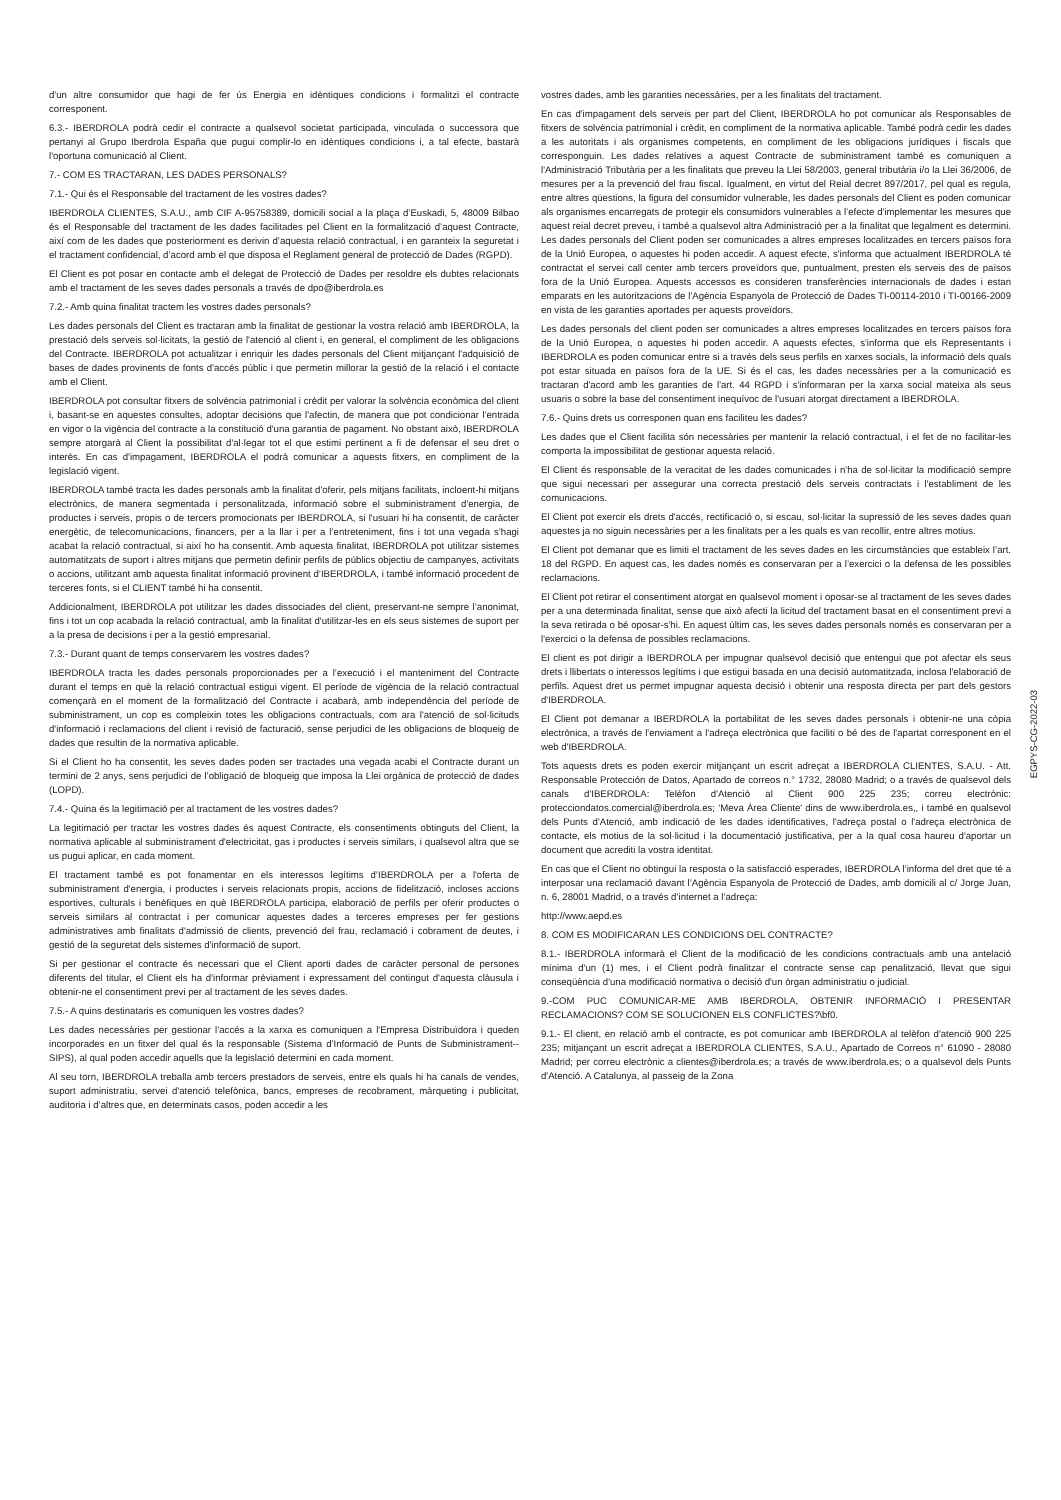d'un altre consumidor que hagi de fer ús Energia en idèntiques condicions i formalitzi el contracte corresponent.
6.3.- IBERDROLA podrà cedir el contracte a qualsevol societat participada, vinculada o successora que pertanyi al Grupo Iberdrola España que pugui complir-lo en idèntiques condicions i, a tal efecte, bastarà l'oportuna comunicació al Client.
7.- COM ES TRACTARAN, LES DADES PERSONALS?
7.1.- Qui és el Responsable del tractament de les vostres dades?
IBERDROLA CLIENTES, S.A.U., amb CIF A-95758389, domicili social a la plaça d’Euskadi, 5, 48009 Bilbao és el Responsable del tractament de les dades facilitades pel Client en la formalització d’aquest Contracte, així com de les dades que posteriorment es derivin d’aquesta relació contractual, i en garanteix la seguretat i el tractament confidencial, d’acord amb el que disposa el Reglament general de protecció de Dades (RGPD).
El Client es pot posar en contacte amb el delegat de Protecció de Dades per resoldre els dubtes relacionats amb el tractament de les seves dades personals a través de dpo@iberdrola.es
7.2.- Amb quina finalitat tractem les vostres dades personals?
Les dades personals del Client es tractaran amb la finalitat de gestionar la vostra relació amb IBERDROLA, la prestació dels serveis sol·licitats, la gestió de l'atenció al client i, en general, el compliment de les obligacions del Contracte. IBERDROLA pot actualitzar i enriquir les dades personals del Client mitjançant l'adquisició de bases de dades provinents de fonts d'accés públic i que permetin millorar la gestió de la relació i el contacte amb el Client.
IBERDROLA pot consultar fitxers de solvència patrimonial i crèdit per valorar la solvència econòmica del client i, basant-se en aquestes consultes, adoptar decisions que l'afectin, de manera que pot condicionar l'entrada en vigor o la vigència del contracte a la constitució d'una garantia de pagament. No obstant això, IBERDROLA sempre atorgarà al Client la possibilitat d'al·legar tot el que estimi pertinent a fi de defensar el seu dret o interès. En cas d'impagament, IBERDROLA el podrà comunicar a aquests fitxers, en compliment de la legislació vigent.
IBERDROLA també tracta les dades personals amb la finalitat d'oferir, pels mitjans facilitats, incloent-hi mitjans electrònics, de manera segmentada i personalitzada, informació sobre el subministrament d'energia, de productes i serveis, propis o de tercers promocionats per IBERDROLA, si l'usuari hi ha consentit, de caràcter energètic, de telecomunicacions, financers, per a la llar i per a l’entreteniment, fins i tot una vegada s’hagi acabat la relació contractual, si així ho ha consentit. Amb aquesta finalitat, IBERDROLA pot utilitzar sistemes automatitzats de suport i altres mitjans que permetin definir perfils de públics objectiu de campanyes, activitats o accions, utilitzant amb aquesta finalitat informació provinent d’IBERDROLA, i també informació procedent de terceres fonts, si el CLIENT també hi ha consentit.
Addicionalment, IBERDROLA pot utilitzar les dades dissociades del client, preservant-ne sempre l’anonimat, fins i tot un cop acabada la relació contractual, amb la finalitat d'utilitzar-les en els seus sistemes de suport per a la presa de decisions i per a la gestió empresarial.
7.3.- Durant quant de temps conservarem les vostres dades?
IBERDROLA tracta les dades personals proporcionades per a l’execució i el manteniment del Contracte durant el temps en què la relació contractual estigui vigent. El període de vigència de la relació contractual començarà en el moment de la formalització del Contracte i acabarà, amb independència del període de subministrament, un cop es compleixin totes les obligacions contractuals, com ara l'atenció de sol·licituds d'informació i reclamacions del client i revisió de facturació, sense perjudici de les obligacions de bloqueig de dades que resultin de la normativa aplicable.
Si el Client ho ha consentit, les seves dades poden ser tractades una vegada acabi el Contracte durant un termini de 2 anys, sens perjudici de l’obligació de bloqueig que imposa la Llei orgànica de protecció de dades (LOPD).
7.4.- Quina és la legitimació per al tractament de les vostres dades?
La legitimació per tractar les vostres dades és aquest Contracte, els consentiments obtinguts del Client, la normativa aplicable al subministrament d'electricitat, gas i productes i serveis similars, i qualsevol altra que se us pugui aplicar, en cada moment.
El tractament també es pot fonamentar en els interessos legítims d’IBERDROLA per a l'oferta de subministrament d'energia, i productes i serveis relacionats propis, accions de fidelització, incloses accions esportives, culturals i benèfiques en què IBERDROLA participa, elaboració de perfils per oferir productes o serveis similars al contractat i per comunicar aquestes dades a terceres empreses per fer gestions administratives amb finalitats d'admissió de clients, prevenció del frau, reclamació i cobrament de deutes, i gestió de la seguretat dels sistemes d'informació de suport.
Si per gestionar el contracte és necessari que el Client aporti dades de caràcter personal de persones diferents del titular, el Client els ha d'informar prèviament i expressament del contingut d'aquesta clàusula i obtenir-ne el consentiment previ per al tractament de les seves dades.
7.5.- A quins destinataris es comuniquen les vostres dades?
Les dades necessàries per gestionar l’accés a la xarxa es comuniquen a l'Empresa Distribuïdora i queden incorporades en un fitxer del qual és la responsable (Sistema d’Informació de Punts de Subministrament--SIPS), al qual poden accedir aquells que la legislació determini en cada moment.
Al seu torn, IBERDROLA treballa amb tercers prestadors de serveis, entre els quals hi ha canals de vendes, suport administratiu, servei d'atenció telefònica, bancs, empreses de recobrament, màrqueting i publicitat, auditoria i d’altres que, en determinats casos, poden accedir a les
vostres dades, amb les garanties necessàries, per a les finalitats del tractament.
En cas d'impagament dels serveis per part del Client, IBERDROLA ho pot comunicar als Responsables de fitxers de solvència patrimonial i crèdit, en compliment de la normativa aplicable. També podrà cedir les dades a les autoritats i als organismes competents, en compliment de les obligacions jurídiques i fiscals que corresponguin. Les dades relatives a aquest Contracte de subministrament també es comuniquen a l'Administració Tributària per a les finalitats que preveu la Llei 58/2003, general tributària i/o la Llei 36/2006, de mesures per a la prevenció del frau fiscal. Igualment, en virtut del Reial decret 897/2017, pel qual es regula, entre altres qüestions, la figura del consumidor vulnerable, les dades personals del Client es poden comunicar als organismes encarregats de protegir els consumidors vulnerables a l’efecte d'implementar les mesures que aquest reial decret preveu, i també a qualsevol altra Administració per a la finalitat que legalment es determini. Les dades personals del Client poden ser comunicades a altres empreses localitzades en tercers països fora de la Unió Europea, o aquestes hi poden accedir. A aquest efecte, s'informa que actualment IBERDROLA té contractat el servei call center amb tercers proveïdors que, puntualment, presten els serveis des de països fora de la Unió Europea. Aquests accessos es consideren transferències internacionals de dades i estan emparats en les autoritzacions de l'Agència Espanyola de Protecció de Dades TI-00114-2010 i TI-00166-2009 en vista de les garanties aportades per aquests proveïdors.
Les dades personals del client poden ser comunicades a altres empreses localitzades en tercers països fora de la Unió Europea, o aquestes hi poden accedir. A aquests efectes, s'informa que els Representants i IBERDROLA es poden comunicar entre si a través dels seus perfils en xarxes socials, la informació dels quals pot estar situada en països fora de la UE. Si és el cas, les dades necessàries per a la comunicació es tractaran d'acord amb les garanties de l'art. 44 RGPD i s'informaran per la xarxa social mateixa als seus usuaris o sobre la base del consentiment inequívoc de l'usuari atorgat directament a IBERDROLA.
7.6.- Quins drets us corresponen quan ens faciliteu les dades?
Les dades que el Client facilita són necessàries per mantenir la relació contractual, i el fet de no facilitar-les comporta la impossibilitat de gestionar aquesta relació.
El Client és responsable de la veracitat de les dades comunicades i n'ha de sol·licitar la modificació sempre que sigui necessari per assegurar una correcta prestació dels serveis contractats i l'establiment de les comunicacions.
El Client pot exercir els drets d'accés, rectificació o, si escau, sol·licitar la supressió de les seves dades quan aquestes ja no siguin necessàries per a les finalitats per a les quals es van recollir, entre altres motius.
El Client pot demanar que es limiti el tractament de les seves dades en les circumstàncies que estableix l’art. 18 del RGPD. En aquest cas, les dades només es conservaran per a l’exercici o la defensa de les possibles reclamacions.
El Client pot retirar el consentiment atorgat en qualsevol moment i oposar-se al tractament de les seves dades per a una determinada finalitat, sense que això afecti la licitud del tractament basat en el consentiment previ a la seva retirada o bé oposar-s'hi. En aquest últim cas, les seves dades personals només es conservaran per a l'exercici o la defensa de possibles reclamacions.
El client es pot dirigir a IBERDROLA per impugnar qualsevol decisió que entengui que pot afectar els seus drets i llibertats o interessos legítims i que estigui basada en una decisió automatitzada, inclosa l'elaboració de perfils. Aquest dret us permet impugnar aquesta decisió i obtenir una resposta directa per part dels gestors d'IBERDROLA.
El Client pot demanar a IBERDROLA la portabilitat de les seves dades personals i obtenir-ne una còpia electrònica, a través de l'enviament a l'adreça electrònica que faciliti o bé des de l'apartat corresponent en el web d'IBERDROLA.
Tots aquests drets es poden exercir mitjançant un escrit adreçat a IBERDROLA CLIENTES, S.A.U. - Att. Responsable Protección de Datos, Apartado de correos n.° 1732, 28080 Madrid; o a través de qualsevol dels canals d'IBERDROLA: Telèfon d'Atenció al Client 900 225 235; correu electrònic: protecciondatos.comercial@iberdrola.es; ‘Meva Àrea Cliente' dins de www.iberdrola.es,, i també en qualsevol dels Punts d'Atenció, amb indicació de les dades identificatives, l'adreça postal o l'adreça electrònica de contacte, els motius de la sol·licitud i la documentació justificativa, per a la qual cosa haureu d'aportar un document que acrediti la vostra identitat.
En cas que el Client no obtingui la resposta o la satisfacció esperades, IBERDROLA l’informa del dret que té a interposar una reclamació davant l’Agència Espanyola de Protecció de Dades, amb domicili al c/ Jorge Juan, n. 6, 28001 Madrid, o a través d’internet a l’adreça:
http://www.aepd.es
8. COM ES MODIFICARAN LES CONDICIONS DEL CONTRACTE?
8.1.- IBERDROLA informarà el Client de la modificació de les condicions contractuals amb una antelació mínima d'un (1) mes, i el Client podrà finalitzar el contracte sense cap penalització, llevat que sigui conseqüència d'una modificació normativa o decisió d'un òrgan administratiu o judicial.
9.-COM PUC COMUNICAR-ME AMB IBERDROLA, OBTENIR INFORMACIÓ I PRESENTAR RECLAMACIONS? COM SE SOLUCIONEN ELS CONFLICTES?\bf0.
9.1.- El client, en relació amb el contracte, es pot comunicar amb IBERDROLA al telèfon d'atenció 900 225 235; mitjançant un escrit adreçat a IBERDROLA CLIENTES, S.A.U., Apartado de Correos n° 61090 - 28080 Madrid; per correu electrònic a clientes@iberdrola.es; a través de www.iberdrola.es; o a qualsevol dels Punts d'Atenció. A Catalunya, al passeig de la Zona
EGPYS-CG-2022-03